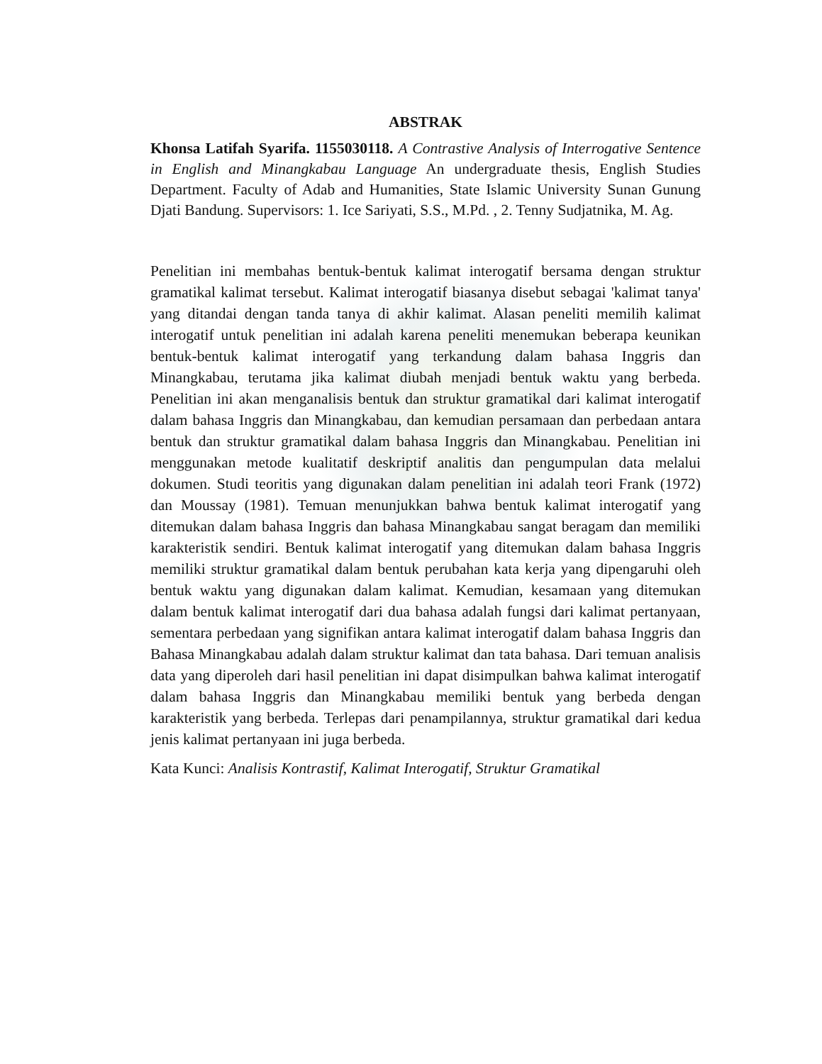ABSTRAK
Khonsa Latifah Syarifa. 1155030118. A Contrastive Analysis of Interrogative Sentence in English and Minangkabau Language An undergraduate thesis, English Studies Department. Faculty of Adab and Humanities, State Islamic University Sunan Gunung Djati Bandung. Supervisors: 1. Ice Sariyati, S.S., M.Pd. , 2. Tenny Sudjatnika, M. Ag.
Penelitian ini membahas bentuk-bentuk kalimat interogatif bersama dengan struktur gramatikal kalimat tersebut. Kalimat interogatif biasanya disebut sebagai 'kalimat tanya' yang ditandai dengan tanda tanya di akhir kalimat. Alasan peneliti memilih kalimat interogatif untuk penelitian ini adalah karena peneliti menemukan beberapa keunikan bentuk-bentuk kalimat interogatif yang terkandung dalam bahasa Inggris dan Minangkabau, terutama jika kalimat diubah menjadi bentuk waktu yang berbeda. Penelitian ini akan menganalisis bentuk dan struktur gramatikal dari kalimat interogatif dalam bahasa Inggris dan Minangkabau, dan kemudian persamaan dan perbedaan antara bentuk dan struktur gramatikal dalam bahasa Inggris dan Minangkabau. Penelitian ini menggunakan metode kualitatif deskriptif analitis dan pengumpulan data melalui dokumen. Studi teoritis yang digunakan dalam penelitian ini adalah teori Frank (1972) dan Moussay (1981). Temuan menunjukkan bahwa bentuk kalimat interogatif yang ditemukan dalam bahasa Inggris dan bahasa Minangkabau sangat beragam dan memiliki karakteristik sendiri. Bentuk kalimat interogatif yang ditemukan dalam bahasa Inggris memiliki struktur gramatikal dalam bentuk perubahan kata kerja yang dipengaruhi oleh bentuk waktu yang digunakan dalam kalimat. Kemudian, kesamaan yang ditemukan dalam bentuk kalimat interogatif dari dua bahasa adalah fungsi dari kalimat pertanyaan, sementara perbedaan yang signifikan antara kalimat interogatif dalam bahasa Inggris dan Bahasa Minangkabau adalah dalam struktur kalimat dan tata bahasa. Dari temuan analisis data yang diperoleh dari hasil penelitian ini dapat disimpulkan bahwa kalimat interogatif dalam bahasa Inggris dan Minangkabau memiliki bentuk yang berbeda dengan karakteristik yang berbeda. Terlepas dari penampilannya, struktur gramatikal dari kedua jenis kalimat pertanyaan ini juga berbeda.
Kata Kunci: Analisis Kontrastif, Kalimat Interogatif, Struktur Gramatikal